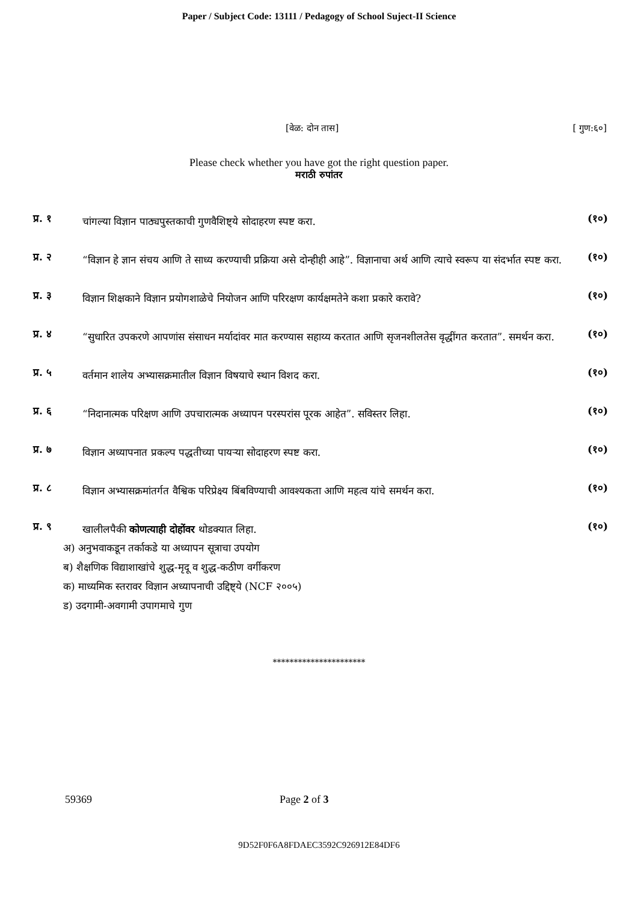Paper / Subject Code: 13111 / Pedagogy of School Suject-II Science
[वेळ: दोन तास] [ गुण:६०]
Please check whether you have got the right question paper.
मराठी रुपांतर
प्र. १
चांगल्या विज्ञान पाठ्यपुस्तकाची गुणवैशिष्ट्ये सोदाहरण स्पष्ट करा.
(१०)
प्र. २
“विज्ञान हे ज्ञान संचय आणि ते साध्य करण्याची प्रक्रिया असे दोन्हीही आहे”. विज्ञानाचा अर्थ आणि त्याचे स्वरूप या संदर्भात स्पष्ट करा.
(१०)
प्र. ३
विज्ञान शिक्षकाने विज्ञान प्रयोगशाळेचे नियोजन आणि परिरक्षण कार्यक्षमतेने कशा प्रकारे करावे?
(१०)
प्र. ४
“सुधारित उपकरणे आपणांस संसाधन मर्यादांवर मात करण्यास सहाय्य करतात आणि सृजनशीलतेस वृद्धींगत करतात”. समर्थन करा.
(१०)
प्र. ५
वर्तमान शालेय अभ्यासक्रमातील विज्ञान विषयाचे स्थान विशद करा.
(१०)
प्र. ६
“निदानात्मक परिक्षण आणि उपचारात्मक अध्यापन परस्परांस पूरक आहेत”. सविस्तर लिहा.
(१०)
प्र. ७
विज्ञान अध्यापनात प्रकल्प पद्धतीच्या पायऱ्या सोदाहरण स्पष्ट करा.
(१०)
प्र. ८
विज्ञान अभ्यासक्रमांतर्गत वैश्विक परिप्रेक्ष्य बिंबविण्याची आवश्यकता आणि महत्व यांचे समर्थन करा.
(१०)
प्र. ९
खालीलपैकी कोणत्याही दोहोंवर थोडक्यात लिहा.
(१०)
अ) अनुभवाकडून तर्काकडे या अध्यापन सूत्राचा उपयोग
ब) शैक्षणिक विद्याशाखांचे शुद्ध-मृदू व शुद्ध-कठीण वर्गीकरण
क) माध्यमिक स्तरावर विज्ञान अध्यापनाची उद्दिष्ट्ये (NCF २००५)
ड) उदगामी-अवगामी उपागमाचे गुण
**********************
59369 Page 2 of 3
9D52F0F6A8FDAEC3592C926912E84DF6